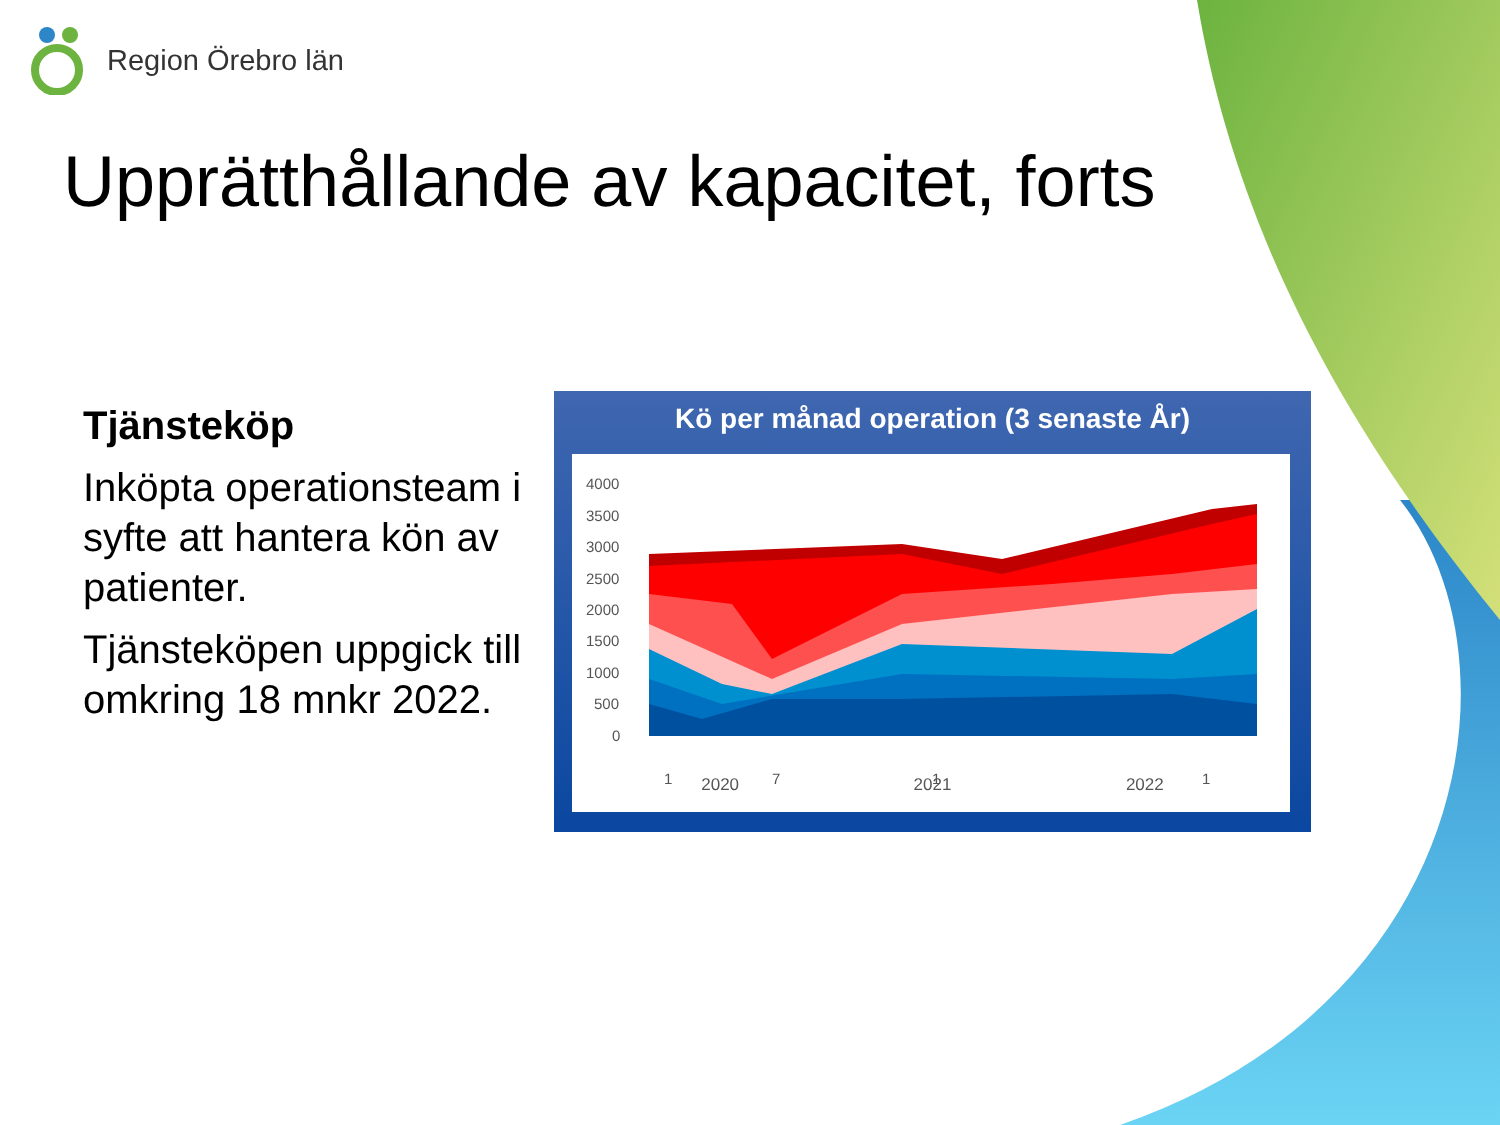Region Örebro län
Upprätthållande av kapacitet, forts
Tjänsteköp
Inköpta operationsteam i syfte att hantera kön av patienter.
Tjänsteköpen uppgick till omkring 18 mnkr 2022.
Kö per månad operation (3 senaste År)
4000
3500
3000
2500
2000
1500
1000
500
0
1
7
1
1
2020 2021 2022